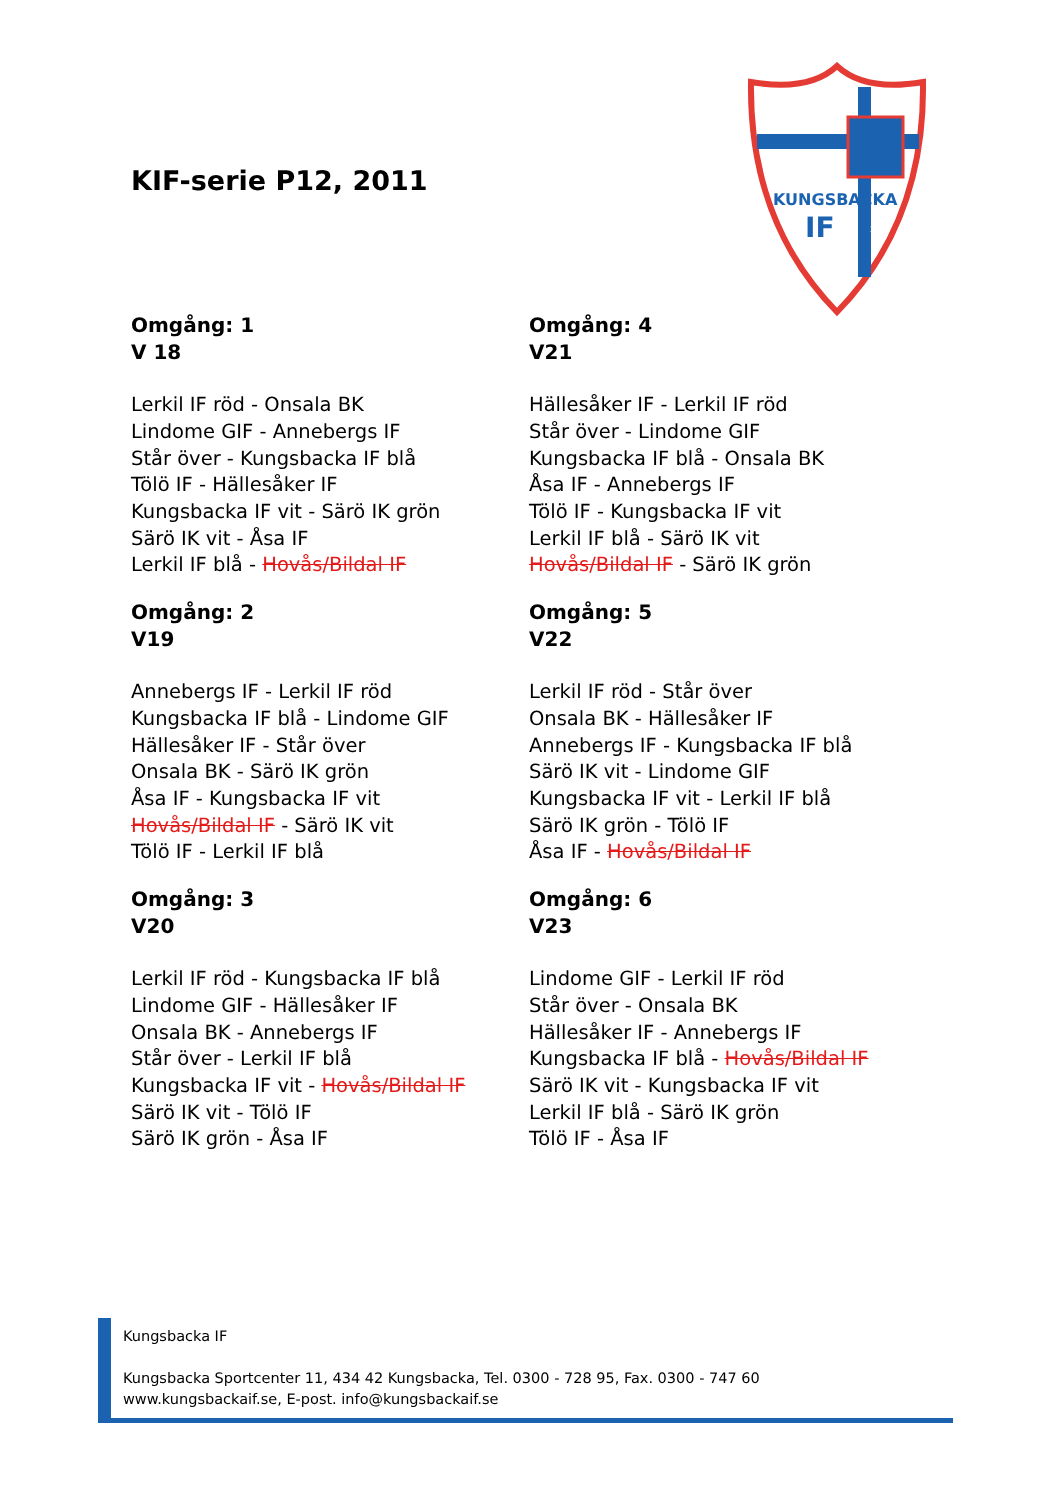KIF-serie P12, 2011
KUNGSBACKA
IF
2005
Omgång: 1
V 18
Lerkil IF röd - Onsala BK
Lindome GIF - Annebergs IF
Står över - Kungsbacka IF blå
Tölö IF - Hällesåker IF
Kungsbacka IF vit - Särö IK grön
Särö IK vit - Åsa IF
Lerkil IF blå - Hovås/Bildal IF
Omgång: 4
V21
Hällesåker IF - Lerkil IF röd
Står över - Lindome GIF
Kungsbacka IF blå - Onsala BK
Åsa IF - Annebergs IF
Tölö IF - Kungsbacka IF vit
Lerkil IF blå - Särö IK vit
Hovås/Bildal IF - Särö IK grön
Omgång: 2
V19
Annebergs IF - Lerkil IF röd
Kungsbacka IF blå - Lindome GIF
Hällesåker IF - Står över
Onsala BK - Särö IK grön
Åsa IF - Kungsbacka IF vit
Hovås/Bildal IF - Särö IK vit
Tölö IF - Lerkil IF blå
Omgång: 5
V22
Lerkil IF röd - Står över
Onsala BK - Hällesåker IF
Annebergs IF - Kungsbacka IF blå
Särö IK vit - Lindome GIF
Kungsbacka IF vit - Lerkil IF blå
Särö IK grön - Tölö IF
Åsa IF - Hovås/Bildal IF
Omgång: 3
V20
Lerkil IF röd - Kungsbacka IF blå
Lindome GIF - Hällesåker IF
Onsala BK - Annebergs IF
Står över - Lerkil IF blå
Kungsbacka IF vit - Hovås/Bildal IF
Särö IK vit - Tölö IF
Särö IK grön - Åsa IF
Omgång: 6
V23
Lindome GIF - Lerkil IF röd
Står över - Onsala BK
Hällesåker IF - Annebergs IF
Kungsbacka IF blå - Hovås/Bildal IF
Särö IK vit - Kungsbacka IF vit
Lerkil IF blå - Särö IK grön
Tölö IF - Åsa IF
Kungsbacka IF
Kungsbacka Sportcenter 11, 434 42 Kungsbacka, Tel. 0300 - 728 95, Fax. 0300 - 747 60
www.kungsbackaif.se, E-post. info@kungsbackaif.se